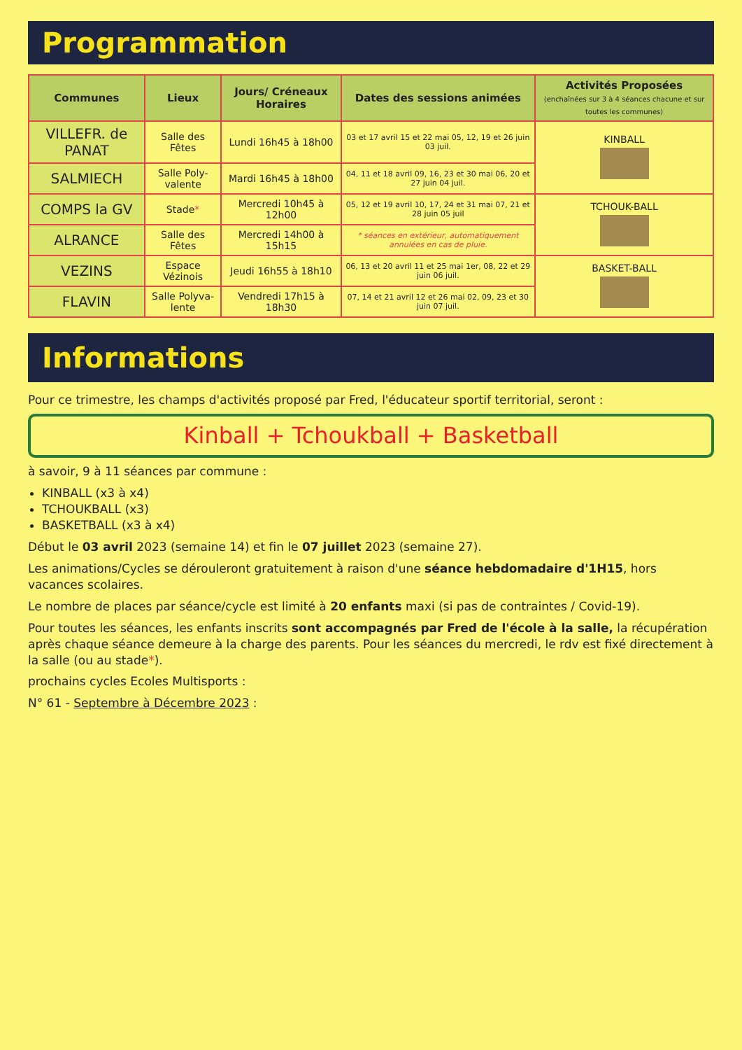Programmation
| Communes | Lieux | Jours/ Créneaux Horaires | Dates des sessions animées | Activités Proposées (enchaînées sur 3 à 4 séances chacune et sur toutes les communes) |
| --- | --- | --- | --- | --- |
| VILLEFR. de PANAT | Salle des Fêtes | Lundi 16h45 à 18h00 | 03 et 17 avril 15 et 22 mai 05, 12, 19 et 26 juin 03 juil. | KINBALL |
| SALMIECH | Salle Poly-valente | Mardi 16h45 à 18h00 | 04, 11 et 18 avril 09, 16, 23 et 30 mai 06, 20 et 27 juin 04 juil. | |
| COMPS la GV | Stade * | Mercredi 10h45 à 12h00 | 05, 12 et 19 avril 10, 17, 24 et 31 mai 07, 21 et 28 juin 05 juil | TCHOUK-BALL |
| ALRANCE | Salle des Fêtes | Mercredi 14h00 à 15h15 | * séances en extérieur, automatiquement annulées en cas de pluie. | |
| VEZINS | Espace Vézinois | Jeudi 16h55 à 18h10 | 06, 13 et 20 avril 11 et 25 mai 1er, 08, 22 et 29 juin 06 juil. | BASKET-BALL |
| FLAVIN | Salle Polyva-lente | Vendredi 17h15 à 18h30 | 07, 14 et 21 avril 12 et 26 mai 02, 09, 23 et 30 juin 07 juil. | |
Informations
Pour ce trimestre, les champs d'activités proposé par Fred, l'éducateur sportif territorial, seront :
Kinball + Tchoukball + Basketball
à savoir, 9 à 11 séances par commune :
KINBALL (x3 à x4)
TCHOUKBALL (x3)
BASKETBALL (x3 à x4)
Début le 03 avril 2023 (semaine 14) et fin le 07 juillet 2023 (semaine 27).
Les animations/Cycles se dérouleront gratuitement à raison d'une séance hebdomadaire d'1H15, hors vacances scolaires.
Le nombre de places par séance/cycle est limité à 20 enfants maxi (si pas de contraintes / Covid-19).
Pour toutes les séances, les enfants inscrits sont accompagnés par Fred de l'école à la salle, la récupération après chaque séance demeure à la charge des parents. Pour les séances du mercredi, le rdv est fixé directement à la salle (ou au stade*).
prochains cycles Ecoles Multisports :
N° 61 - Septembre à Décembre 2023 :